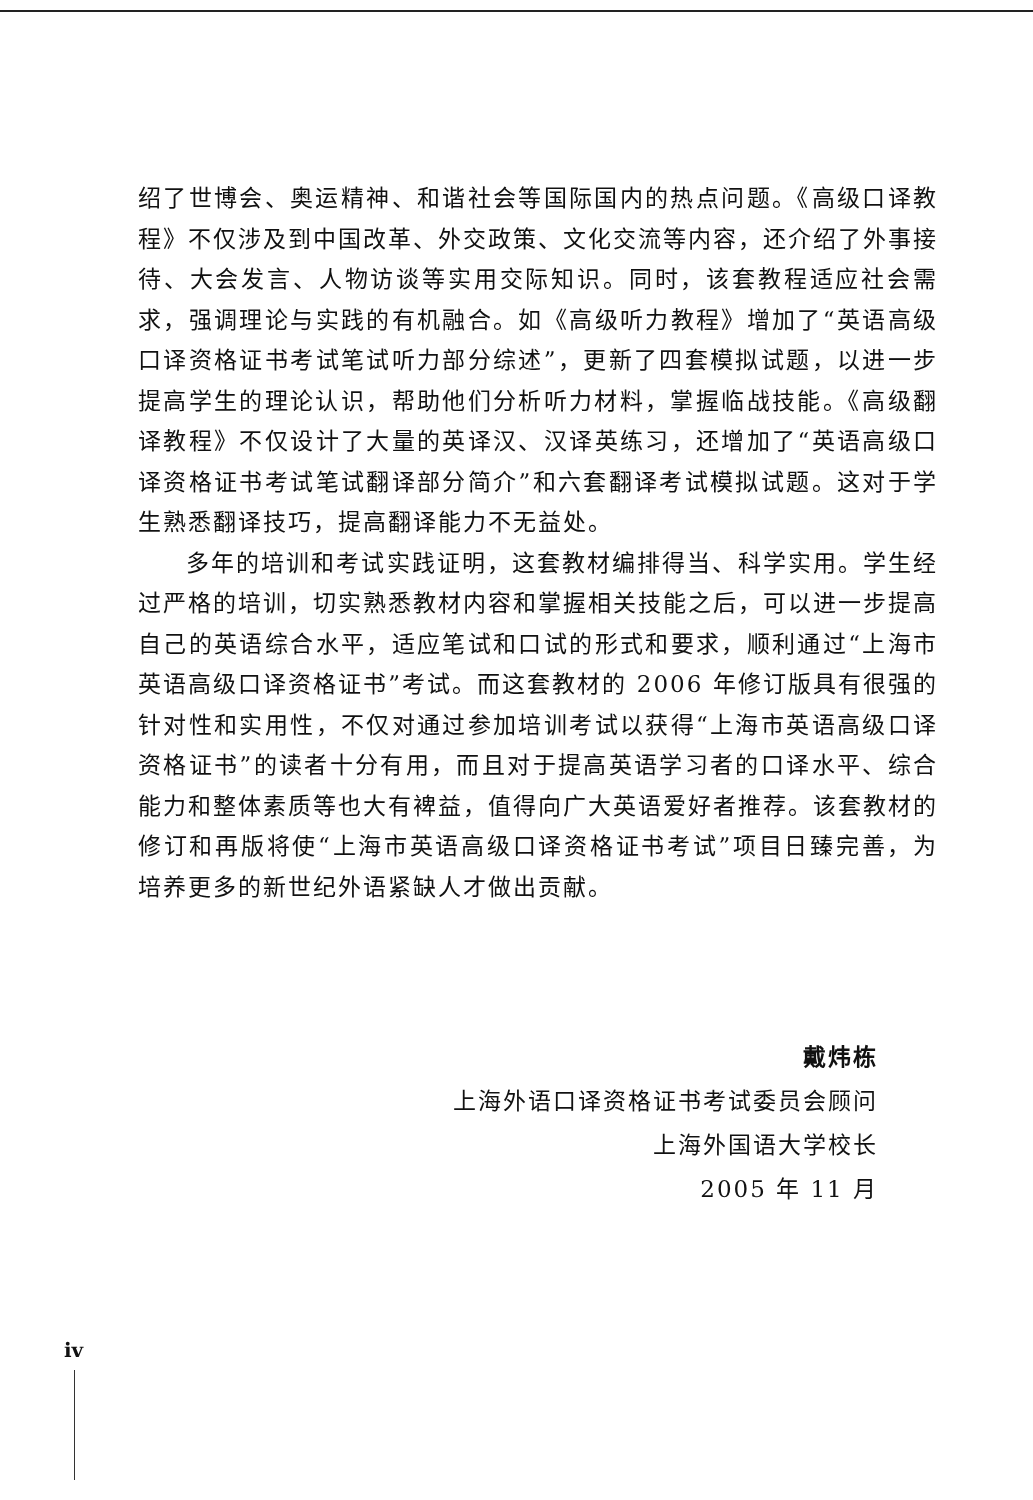绍了世博会、奥运精神、和谐社会等国际国内的热点问题。《高级口译教程》不仅涉及到中国改革、外交政策、文化交流等内容，还介绍了外事接待、大会发言、人物访谈等实用交际知识。同时，该套教程适应社会需求，强调理论与实践的有机融合。如《高级听力教程》增加了“英语高级口译资格证书考试笔试听力部分综述”，更新了四套模拟试题，以进一步提高学生的理论认识，帮助他们分析听力材料，掌握临战技能。《高级翻译教程》不仅设计了大量的英译汉、汉译英练习，还增加了“英语高级口译资格证书考试笔试翻译部分简介”和六套翻译考试模拟试题。这对于学生熟悉翻译技巧，提高翻译能力不无益处。
多年的培训和考试实践证明，这套教材编排得当、科学实用。学生经过严格的培训，切实熟悉教材内容和掌握相关技能之后，可以进一步提高自己的英语综合水平，适应笔试和口试的形式和要求，顺利通过“上海市英语高级口译资格证书”考试。而这套教材的 2006 年修订版具有很强的针对性和实用性，不仅对通过参加培训考试以获得“上海市英语高级口译资格证书”的读者十分有用，而且对于提高英语学习者的口译水平、综合能力和整体素质等也大有裨益，值得向广大英语爱好者推荐。该套教材的修订和再版将使“上海市英语高级口译资格证书考试”项目日臻完善，为培养更多的新世纪外语紧缺人才做出贡献。
戴炜栋
上海外语口译资格证书考试委员会顾问
上海外国语大学校长
2005 年 11 月
iv